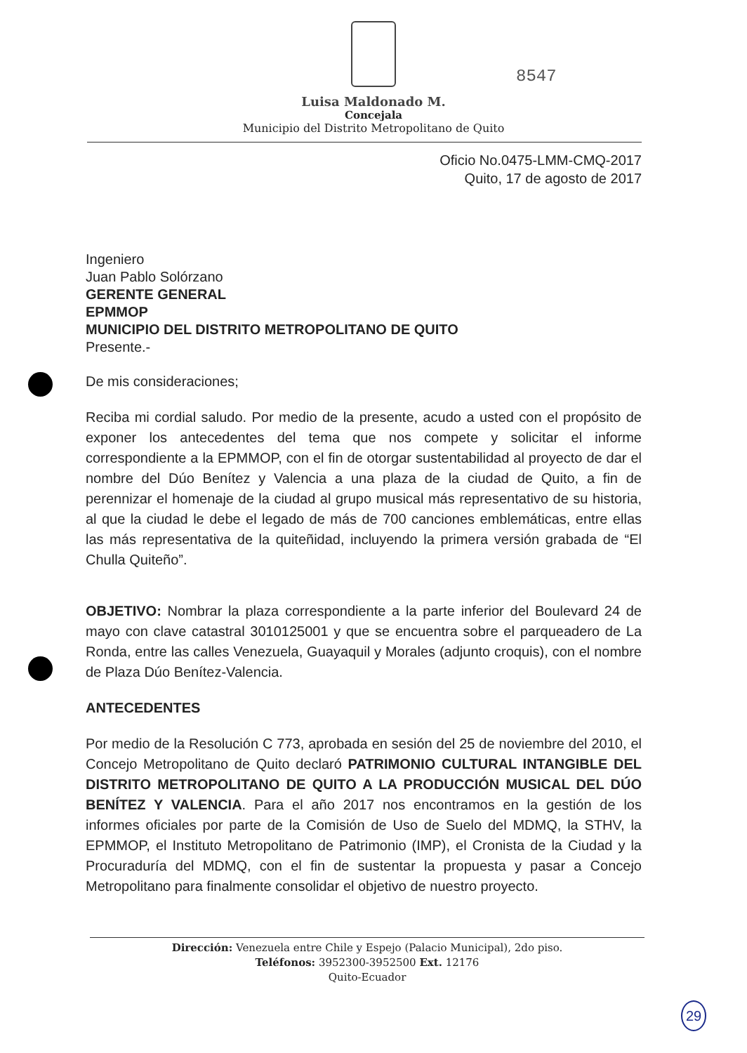8547
Luisa Maldonado M.
Concejala
Municipio del Distrito Metropolitano de Quito
Oficio No.0475-LMM-CMQ-2017
Quito, 17 de agosto de 2017
Ingeniero
Juan Pablo Solórzano
GERENTE GENERAL
EPMMOP
MUNICIPIO DEL DISTRITO METROPOLITANO DE QUITO
Presente.-
De mis consideraciones;
Reciba mi cordial saludo. Por medio de la presente, acudo a usted con el propósito de exponer los antecedentes del tema que nos compete y solicitar el informe correspondiente a la EPMMOP, con el fin de otorgar sustentabilidad al proyecto de dar el nombre del Dúo Benítez y Valencia a una plaza de la ciudad de Quito, a fin de perennizar el homenaje de la ciudad al grupo musical más representativo de su historia, al que la ciudad le debe el legado de más de 700 canciones emblemáticas, entre ellas las más representativa de la quiteñidad, incluyendo la primera versión grabada de “El Chulla Quiteño”.
OBJETIVO: Nombrar la plaza correspondiente a la parte inferior del Boulevard 24 de mayo con clave catastral 3010125001 y que se encuentra sobre el parqueadero de La Ronda, entre las calles Venezuela, Guayaquil y Morales (adjunto croquis), con el nombre de Plaza Dúo Benítez-Valencia.
ANTECEDENTES
Por medio de la Resolución C 773, aprobada en sesión del 25 de noviembre del 2010, el Concejo Metropolitano de Quito declaró PATRIMONIO CULTURAL INTANGIBLE DEL DISTRITO METROPOLITANO DE QUITO A LA PRODUCCIÓN MUSICAL DEL DÚO BENÍTEZ Y VALENCIA. Para el año 2017 nos encontramos en la gestión de los informes oficiales por parte de la Comisión de Uso de Suelo del MDMQ, la STHV, la EPMMOP, el Instituto Metropolitano de Patrimonio (IMP), el Cronista de la Ciudad y la Procuraduría del MDMQ, con el fin de sustentar la propuesta y pasar a Concejo Metropolitano para finalmente consolidar el objetivo de nuestro proyecto.
Dirección: Venezuela entre Chile y Espejo (Palacio Municipal), 2do piso.
Teléfonos: 3952300-3952500 Ext. 12176
Quito-Ecuador
29